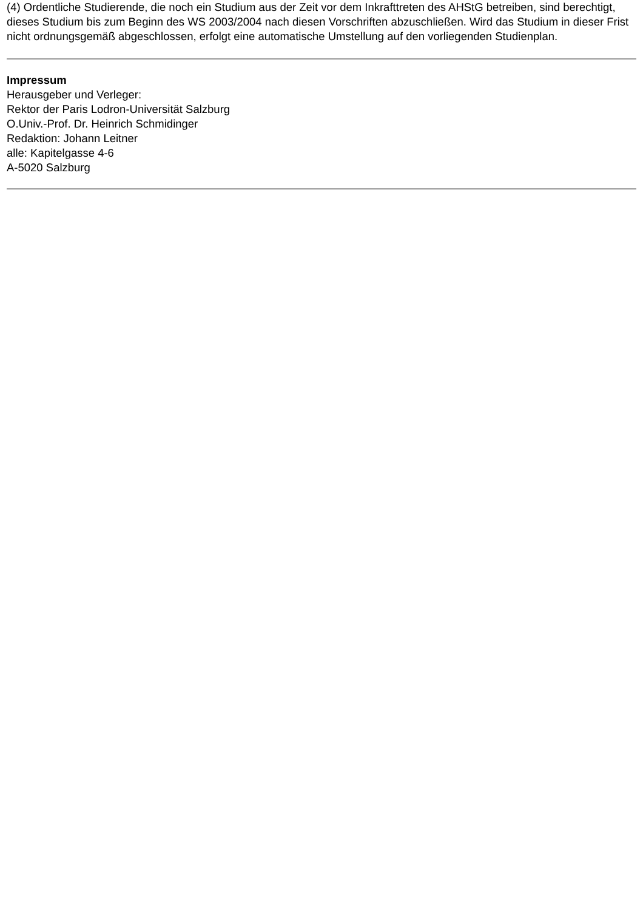(4) Ordentliche Studierende, die noch ein Studium aus der Zeit vor dem Inkrafttreten des AHStG betreiben, sind berechtigt, dieses Studium bis zum Beginn des WS 2003/2004 nach diesen Vorschriften abzuschließen. Wird das Studium in dieser Frist nicht ordnungsgemäß abgeschlossen, erfolgt eine automatische Umstellung auf den vorliegenden Studienplan.
Impressum
Herausgeber und Verleger:
Rektor der Paris Lodron-Universität Salzburg
O.Univ.-Prof. Dr. Heinrich Schmidinger
Redaktion: Johann Leitner
alle: Kapitelgasse 4-6
A-5020 Salzburg